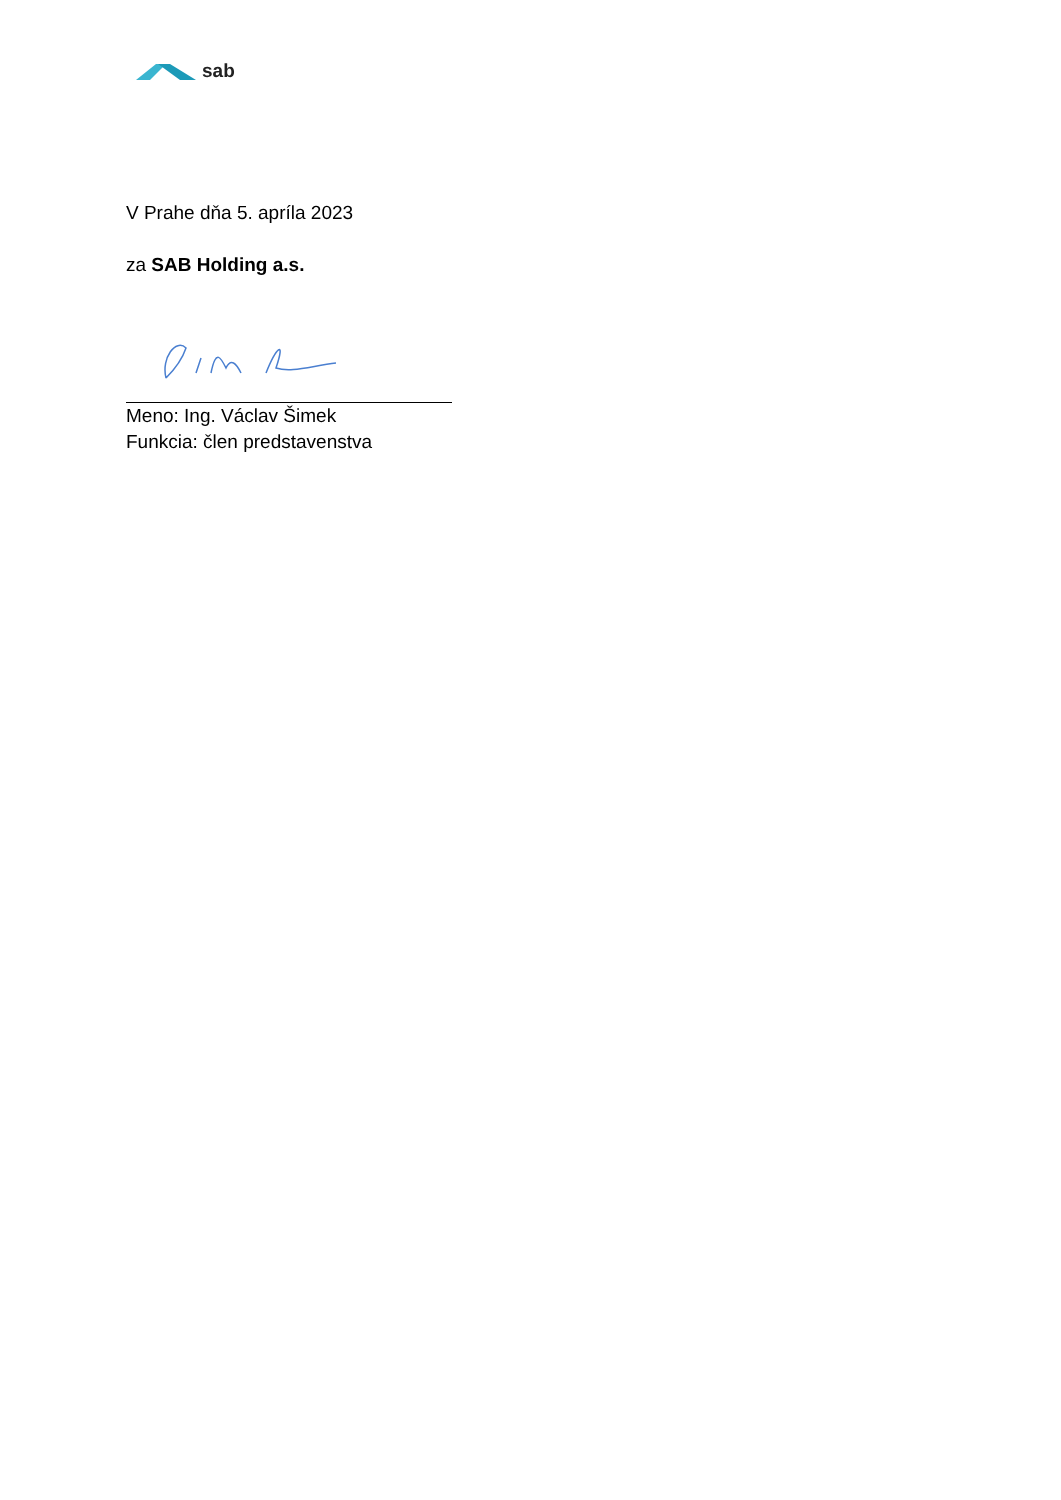sab
V Prahe dňa 5. apríla 2023
za SAB Holding a.s.
Meno: Ing. Václav Šimek
Funkcia: člen predstavenstva